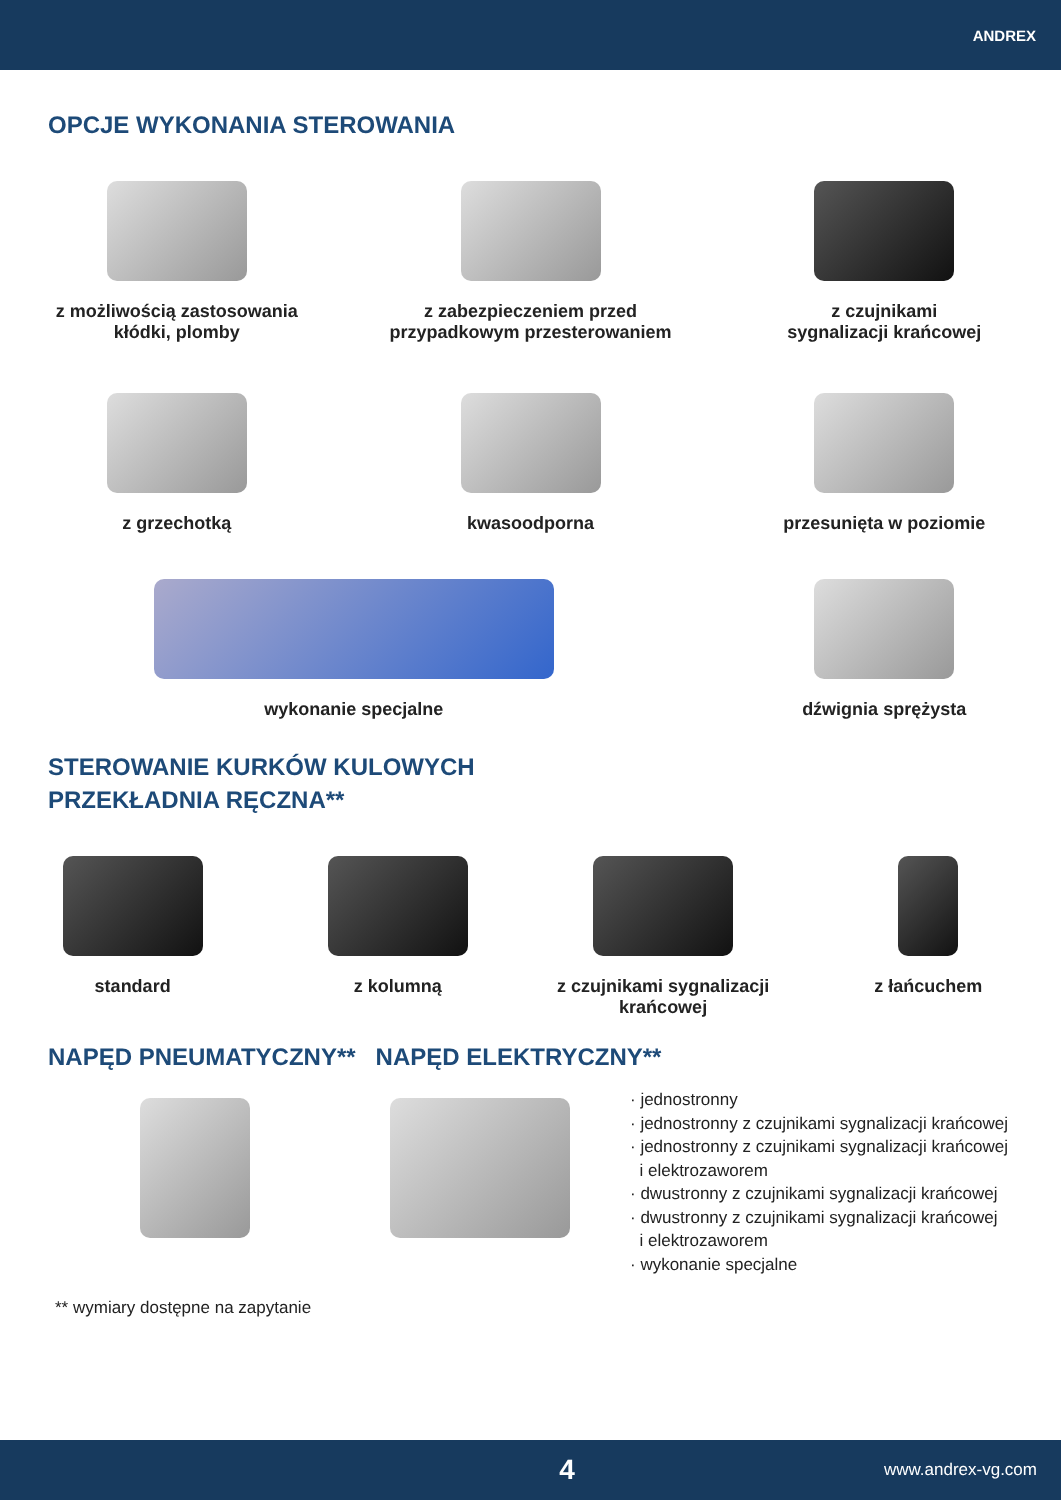ANDREX
OPCJE WYKONANIA STEROWANIA
z możliwością zastosowania
kłódki, plomby
z zabezpieczeniem przed
przypadkowym przesterowaniem
z czujnikami
sygnalizacji krańcowej
z grzechotką kwasoodporna przesunięta w poziomie
wykonanie specjalne dźwignia sprężysta
STEROWANIE KURKÓW KULOWYCH
PRZEKŁADNIA RĘCZNA**
standard z kolumną z czujnikami sygnalizacji
krańcowej
z łańcuchem
NAPĘD PNEUMATYCZNY** NAPĘD ELEKTRYCZNY**
· jednostronny
· jednostronny z czujnikami sygnalizacji krańcowej
· jednostronny z czujnikami sygnalizacji krańcowej
i elektrozaworem
· dwustronny z czujnikami sygnalizacji krańcowej
· dwustronny z czujnikami sygnalizacji krańcowej
i elektrozaworem
· wykonanie specjalne
** wymiary dostępne na zapytanie
4 www.andrex-vg.com